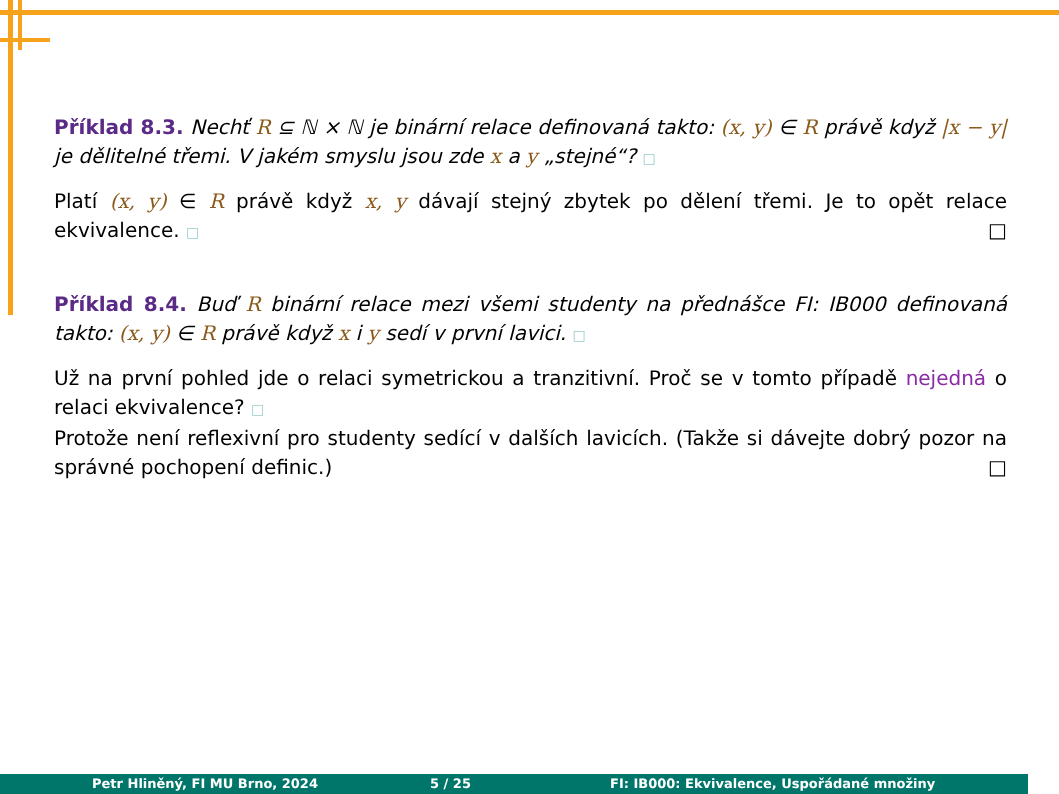Příklad 8.3. Nechť R ⊆ ℕ × ℕ je binární relace definovaná takto: (x, y) ∈ R právě když |x − y| je dělitelné třemi. V jakém smyslu jsou zde x a y „stejné“? □
Platí (x, y) ∈ R právě když x, y dávají stejný zbytek po dělení třemi. Je to opět relace ekvivalence. □ □
Příklad 8.4. Buď R binární relace mezi všemi studenty na přednášce FI: IB000 definovaná takto: (x, y) ∈ R právě když x i y sedí v první lavici. □
Už na první pohled jde o relaci symetrickou a tranzitivní. Proč se v tomto případě nejedná o relaci ekvivalence? □
Protože není reflexivní pro studenty sedící v dalších lavicích. (Takže si dávejte dobrý pozor na správné pochopení definic.) □
Petr Hliněný, FI MU Brno, 2024 5 / 25 FI: IB000: Ekvivalence, Uspořádané množiny